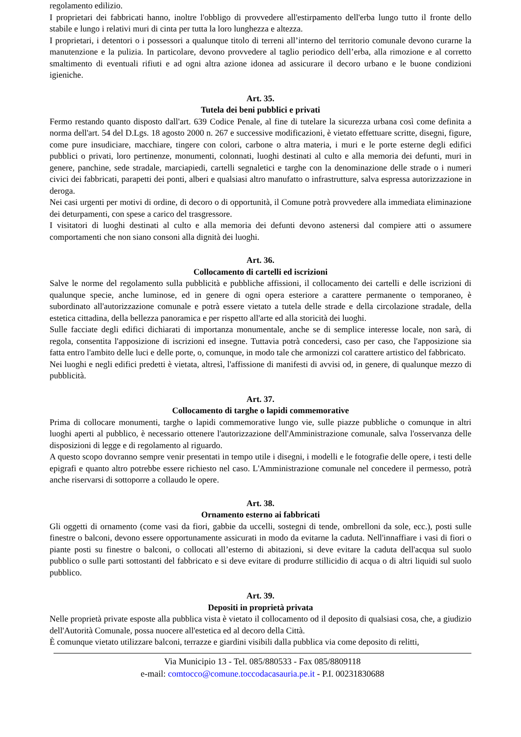regolamento edilizio.
I proprietari dei fabbricati hanno, inoltre l'obbligo di provvedere all'estirpamento dell'erba lungo tutto il fronte dello stabile e lungo i relativi muri di cinta per tutta la loro lunghezza e altezza.
I proprietari, i detentori o i possessori a qualunque titolo di terreni all’interno del territorio comunale devono curarne la manutenzione e la pulizia. In particolare, devono provvedere al taglio periodico dell’erba, alla rimozione e al corretto smaltimento di eventuali rifiuti e ad ogni altra azione idonea ad assicurare il decoro urbano e le buone condizioni igieniche.
Art. 35.
Tutela dei beni pubblici e privati
Fermo restando quanto disposto dall'art. 639 Codice Penale, al fine di tutelare la sicurezza urbana così come definita a norma dell'art. 54 del D.Lgs. 18 agosto 2000 n. 267 e successive modificazioni, è vietato effettuare scritte, disegni, figure, come pure insudiciare, macchiare, tingere con colori, carbone o altra materia, i muri e le porte esterne degli edifici pubblici o privati, loro pertinenze, monumenti, colonnati, luoghi destinati al culto e alla memoria dei defunti, muri in genere, panchine, sede stradale, marciapiedi, cartelli segnaletici e targhe con la denominazione delle strade o i numeri civici dei fabbricati, parapetti dei ponti, alberi e qualsiasi altro manufatto o infrastrutture, salva espressa autorizzazione in deroga.
Nei casi urgenti per motivi di ordine, di decoro o di opportunità, il Comune potrà provvedere alla immediata eliminazione dei deturpamenti, con spese a carico del trasgressore.
I visitatori di luoghi destinati al culto e alla memoria dei defunti devono astenersi dal compiere atti o assumere comportamenti che non siano consoni alla dignità dei luoghi.
Art. 36.
Collocamento di cartelli ed iscrizioni
Salve le norme del regolamento sulla pubblicità e pubbliche affissioni, il collocamento dei cartelli e delle iscrizioni di qualunque specie, anche luminose, ed in genere di ogni opera esteriore a carattere permanente o temporaneo, è subordinato all'autorizzazione comunale e potrà essere vietato a tutela delle strade e della circolazione stradale, della estetica cittadina, della bellezza panoramica e per rispetto all'arte ed alla storicità dei luoghi.
Sulle facciate degli edifici dichiarati di importanza monumentale, anche se di semplice interesse locale, non sarà, di regola, consentita l'apposizione di iscrizioni ed insegne. Tuttavia potrà concedersi, caso per caso, che l'apposizione sia fatta entro l'ambito delle luci e delle porte, o, comunque, in modo tale che armonizzi col carattere artistico del fabbricato.
Nei luoghi e negli edifici predetti è vietata, altresì, l'affissione di manifesti di avvisi od, in genere, di qualunque mezzo di pubblicità.
Art. 37.
Collocamento di targhe o lapidi commemorative
Prima di collocare monumenti, targhe o lapidi commemorative lungo vie, sulle piazze pubbliche o comunque in altri luoghi aperti al pubblico, è necessario ottenere l'autorizzazione dell'Amministrazione comunale, salva l'osservanza delle disposizioni di legge e di regolamento al riguardo.
A questo scopo dovranno sempre venir presentati in tempo utile i disegni, i modelli e le fotografie delle opere, i testi delle epigrafi e quanto altro potrebbe essere richiesto nel caso. L'Amministrazione comunale nel concedere il permesso, potrà anche riservarsi di sottoporre a collaudo le opere.
Art. 38.
Ornamento esterno ai fabbricati
Gli oggetti di ornamento (come vasi da fiori, gabbie da uccelli, sostegni di tende, ombrelloni da sole, ecc.), posti sulle finestre o balconi, devono essere opportunamente assicurati in modo da evitarne la caduta. Nell'innaffiare i vasi di fiori o piante posti su finestre o balconi, o collocati all’esterno di abitazioni, si deve evitare la caduta dell'acqua sul suolo pubblico o sulle parti sottostanti del fabbricato e si deve evitare di produrre stillicidio di acqua o di altri liquidi sul suolo pubblico.
Art. 39.
Depositi in proprietà privata
Nelle proprietà private esposte alla pubblica vista è vietato il collocamento od il deposito di qualsiasi cosa, che, a giudizio dell'Autorità Comunale, possa nuocere all'estetica ed al decoro della Città.
È comunque vietato utilizzare balconi, terrazze e giardini visibili dalla pubblica via come deposito di relitti,
Via Municipio 13 - Tel. 085/880533 - Fax 085/8809118
e-mail: comtocco@comune.toccodacasauria.pe.it - P.I. 00231830688